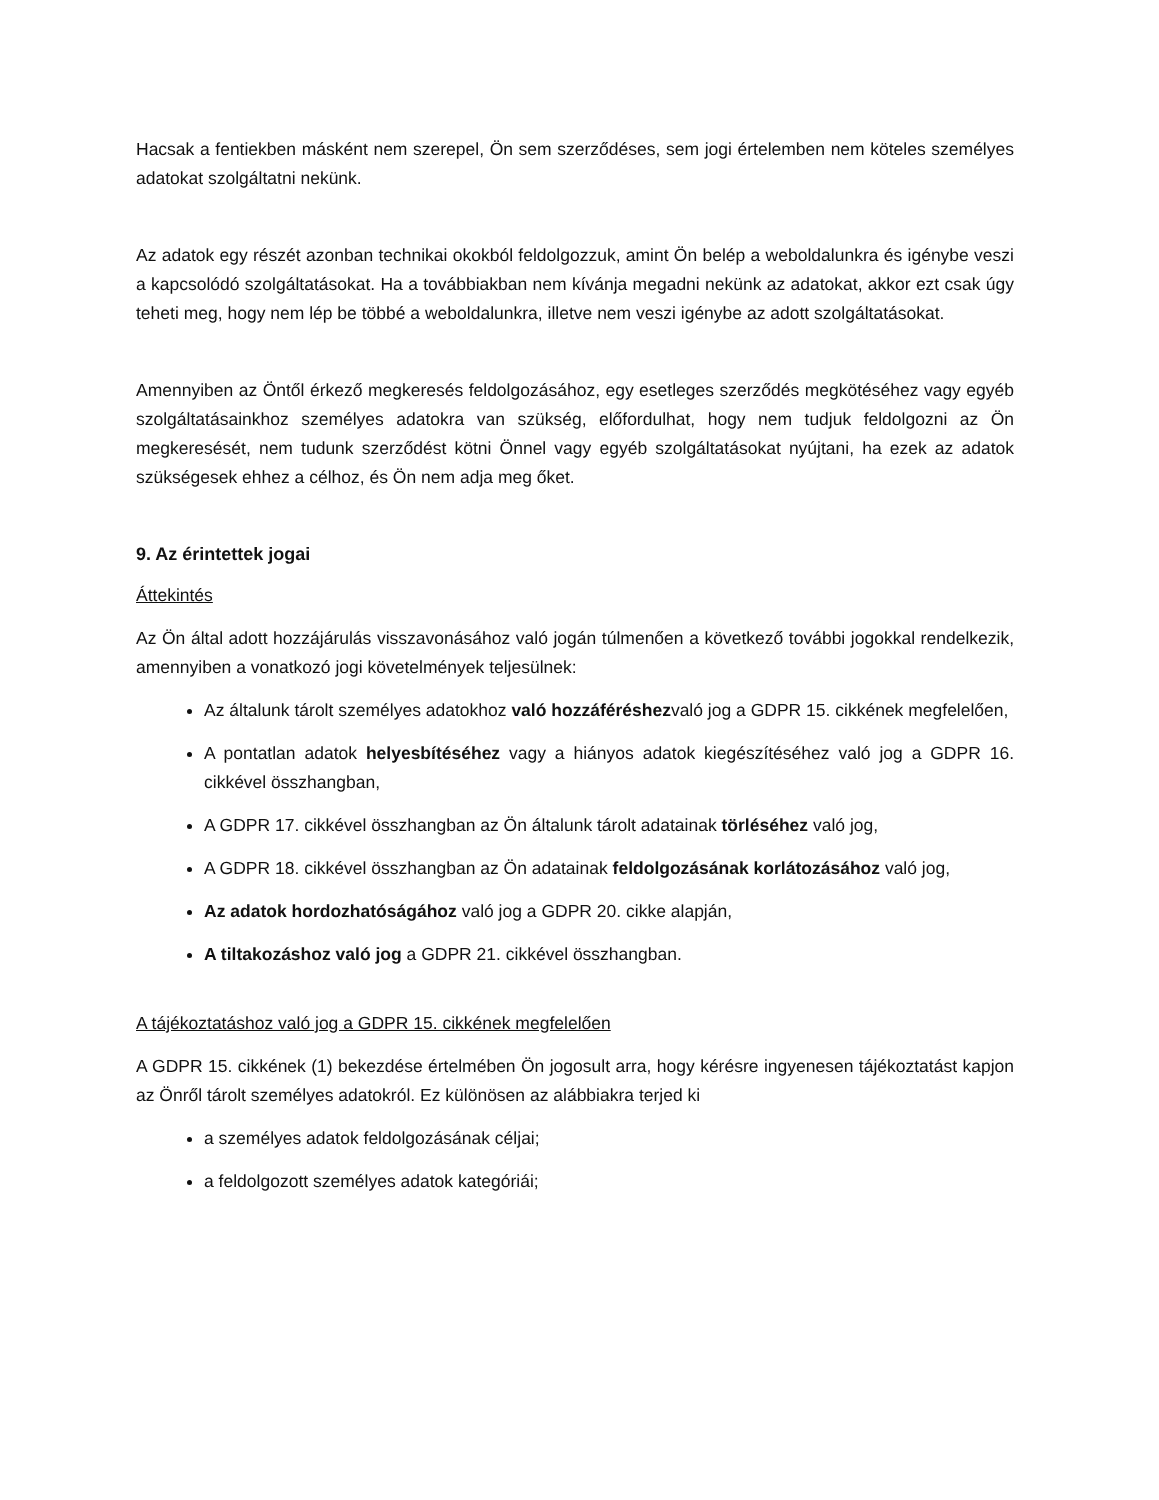Hacsak a fentiekben másként nem szerepel, Ön sem szerződéses, sem jogi értelemben nem köteles személyes adatokat szolgáltatni nekünk.
Az adatok egy részét azonban technikai okokból feldolgozzuk, amint Ön belép a weboldalunkra és igénybe veszi a kapcsolódó szolgáltatásokat. Ha a továbbiakban nem kívánja megadni nekünk az adatokat, akkor ezt csak úgy teheti meg, hogy nem lép be többé a weboldalunkra, illetve nem veszi igénybe az adott szolgáltatásokat.
Amennyiben az Öntől érkező megkeresés feldolgozásához, egy esetleges szerződés megkötéséhez vagy egyéb szolgáltatásainkhoz személyes adatokra van szükség, előfordulhat, hogy nem tudjuk feldolgozni az Ön megkeresését, nem tudunk szerződést kötni Önnel vagy egyéb szolgáltatásokat nyújtani, ha ezek az adatok szükségesek ehhez a célhoz, és Ön nem adja meg őket.
9. Az érintettek jogai
Áttekintés
Az Ön által adott hozzájárulás visszavonásához való jogán túlmenően a következő további jogokkal rendelkezik, amennyiben a vonatkozó jogi követelmények teljesülnek:
Az általunk tárolt személyes adatokhoz való hozzáféréshezvaló jog a GDPR 15. cikkének megfelelően,
A pontatlan adatok helyesbítéséhez vagy a hiányos adatok kiegészítéséhez való jog a GDPR 16. cikkével összhangban,
A GDPR 17. cikkével összhangban az Ön általunk tárolt adatainak törléséhez való jog,
A GDPR 18. cikkével összhangban az Ön adatainak feldolgozásának korlátozásához való jog,
Az adatok hordozhatóságához való jog a GDPR 20. cikke alapján,
A tiltakozáshoz való jog a GDPR 21. cikkével összhangban.
A tájékoztatáshoz való jog a GDPR 15. cikkének megfelelően
A GDPR 15. cikkének (1) bekezdése értelmében Ön jogosult arra, hogy kérésre ingyenesen tájékoztatást kapjon az Önről tárolt személyes adatokról. Ez különösen az alábbiakra terjed ki
a személyes adatok feldolgozásának céljai;
a feldolgozott személyes adatok kategóriái;